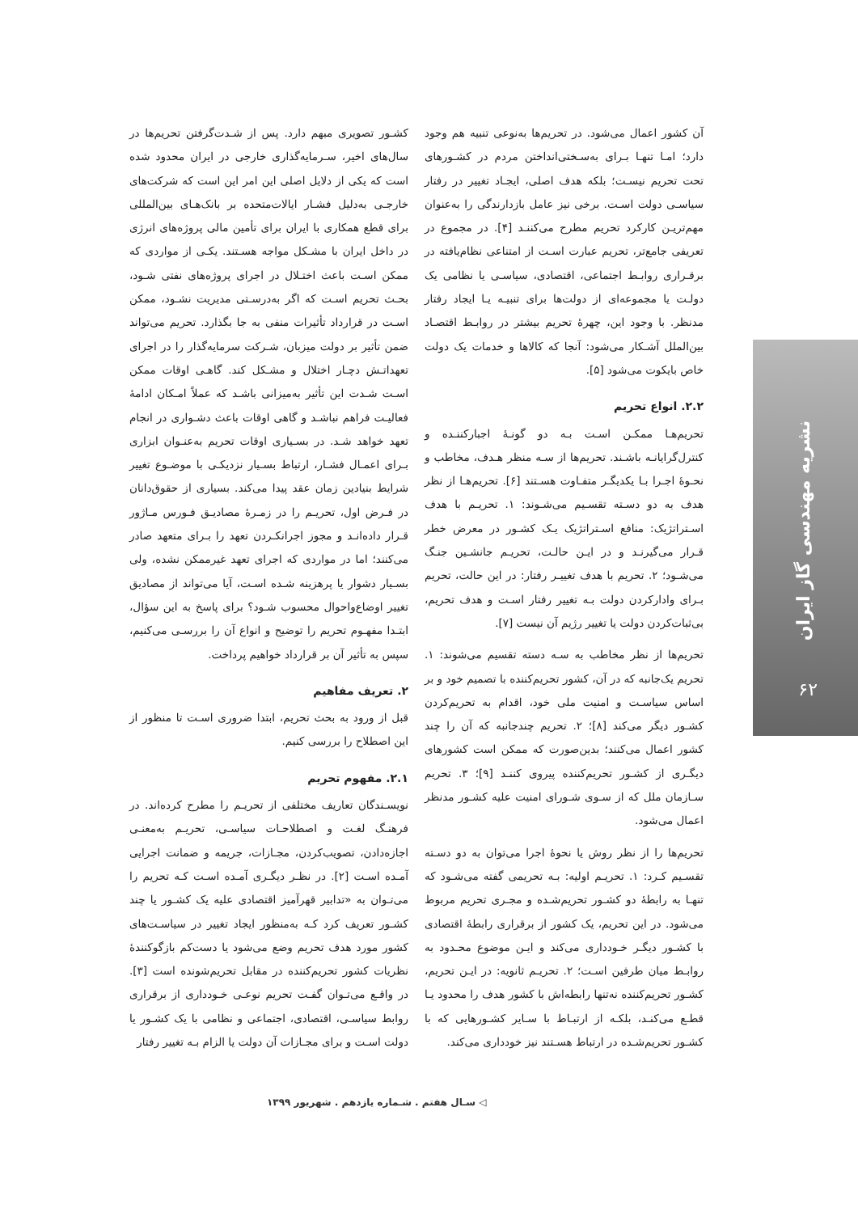نشریه مهندسی گاز ایران
۶۲
کشـور تصویری مبهم دارد. پس از شـدت‌گرفتن تحریم‌ها در سال‌های اخیر، سـرمایه‌گذاری خارجی در ایران محدود شده است که یکی از دلایل اصلی این امر این است که شرکت‌های خارجـی به‌دلیل فشـار ایالات‌متحده بر بانک‌هـای بین‌المللی برای قطع همکاری با ایران برای تأمین مالی پروژه‌های انرژی در داخل ایران با مشـکل مواجه هسـتند. یکـی از مواردی که ممکن اسـت باعث اختـلال در اجرای پروژه‌های نفتی شـود، بحـث تحریم اسـت که اگر به‌درسـتی مدیریت نشـود، ممکن اسـت در قرارداد تأثیرات منفی به جا بگذارد. تحریم می‌تواند ضمن تأثیر بر دولت میزبان، شـرکت سرمایه‌گذار را در اجرای تعهداتـش دچـار اختلال و مشـکل کند. گاهـی اوقات ممکن اسـت شـدت این تأثیر به‌میزانی باشـد که عملاً امـکان ادامهٔ فعالیـت فراهم نباشـد و گاهی اوقات باعث دشـواری در انجام تعهد خواهد شـد. در بسـیاری اوقات تحریم به‌عنـوان ابزاری بـرای اعمـال فشـار، ارتباط بسـیار نزدیکـی با موضـوع تغییر شرایط بنیادین زمان عقد پیدا می‌کند. بسیاری از حقوق‌دانان در فـرض اول، تحریـم را در زمـرهٔ مصادیـق فـورس مـاژور قـرار داده‌انـد و مجوز اجرانکـردن تعهد را بـرای متعهد صادر می‌کنند؛ اما در مواردی که اجرای تعهد غیرممکن نشده، ولی بسـیار دشوار یا پرهزینه شـده اسـت، آیا می‌تواند از مصادیق تغییر اوضاع‌واحوال محسوب شـود؟ برای پاسخ به این سؤال، ابتـدا مفهـوم تحریم را توضیح و انواع آن را بررسـی می‌کنیم، سپس به تأثیر آن بر قرارداد خواهیم پرداخت.
۲. تعریف مفاهیم
قبل از ورود به بحث تحریم، ابتدا ضروری اسـت تا منظور از این اصطلاح را بررسی کنیم.
۲.۱. مفهوم تحریم
نویسـندگان تعاریف مختلفی از تحریـم را مطرح کرده‌اند. در فرهنـگ لغـت و اصطلاحـات سیاسـی، تحریـم به‌معنـی اجازه‌دادن، تصویب‌کردن، مجـازات، جریمه و ضمانت اجرایی آمـده اسـت [۲]. در نظـر دیگـری آمـده اسـت کـه تحریم را می‌تـوان به «تدابیر قهرآمیز اقتصادی علیه یک کشـور یا چند کشـور تعریف کرد کـه به‌منظور ایجاد تغییر در سیاسـت‌های کشور مورد هدف تحریم وضع می‌شود یا دست‌کم بازگوکنندهٔ نظریات کشور تحریم‌کننده در مقابل تحریم‌شونده است [۳]. در واقـع می‌تـوان گفـت تحریم نوعـی خـودداری از برقراری روابط سیاسـی، اقتصادی، اجتماعی و نظامی با یک کشـور یا دولت اسـت و برای مجـازات آن دولت یا الزام بـه تغییر رفتار
آن کشور اعمال می‌شود. در تحریم‌ها به‌نوعی تنبیه هم وجود دارد؛ امـا تنهـا بـرای به‌سـختی‌انداختن مردم در کشـورهای تحت تحریم نیسـت؛ بلکه هدف اصلی، ایجـاد تغییر در رفتار سیاسـی دولت اسـت. برخی نیز عامل بازدارندگی را به‌عنوان مهم‌تریـن کارکرد تحریم مطرح می‌کننـد [۴]. در مجموع در تعریفی جامع‌تر، تحریم عبارت اسـت از امتناعی نظام‌یافته در برقـراری روابـط اجتماعی، اقتصادی، سیاسـی یا نظامی یک دولـت یا مجموعه‌ای از دولت‌ها برای تنبیـه یـا ایجاد رفتار مدنظر. با وجود این، چهرهٔ تحریم بیشتر در روابـط اقتصـاد بین‌الملل آشـکار می‌شود: آنجا که کالاها و خدمات یک دولت خاص بایکوت می‌شود [۵].
۲.۲. انواع تحریم
تحریم‌هـا ممکـن اسـت بـه دو گونـهٔ اجبارکننـده و کنترل‌گرایانـه باشـند. تحریم‌ها از سـه منظر هـدف، مخاطب و نحـوهٔ اجـرا بـا یکدیگـر متفـاوت هسـتند [۶]. تحریم‌هـا از نظر هدف به دو دسـته تقسـیم می‌شـوند: ۱. تحریـم با هدف اسـتراتژیک: منافع اسـتراتژیک یـک کشـور در معرض خطر قـرار می‌گیرنـد و در ایـن حالـت، تحریـم جانشـین جنـگ می‌شـود؛ ۲. تحریم با هدف تغییـر رفتار: در این حالت، تحریم بـرای وادارکردن دولت بـه تغییر رفتار اسـت و هدف تحریم، بی‌ثبات‌کردن دولت یا تغییر رژیم آن نیست [۷].
تحریم‌ها از نظر مخاطب به سـه دسته تقسیم می‌شوند: ۱. تحریم یک‌جانبه که در آن، کشور تحریم‌کننده با تصمیم خود و بر اساس سیاسـت و امنیت ملی خود، اقدام به تحریم‌کردن کشـور دیگر می‌کند [۸]؛ ۲. تحریم چندجانبه که آن را چند کشور اعمال می‌کنند؛ بدین‌صورت که ممکن است کشورهای دیگـری از کشـور تحریم‌کننده پیروی کننـد [۹]؛ ۳. تحریم سـازمان ملل که از سـوی شـورای امنیت علیه کشـور مدنظر اعمال می‌شود.
تحریم‌ها را از نظر روش یا نحوهٔ اجرا می‌توان به دو دسـته تقسـیم کـرد: ۱. تحریـم اولیه: بـه تحریمی گفته می‌شـود که تنهـا به رابطهٔ دو کشـور تحریم‌شـده و مجـری تحریم مربوط می‌شود. در این تحریم، یک کشور از برقراری رابطهٔ اقتصادی با کشـور دیگـر خـودداری می‌کند و ایـن موضوع محـدود به روابـط میان طرفین اسـت؛ ۲. تحریـم ثانویه: در ایـن تحریم، کشـور تحریم‌کننده نه‌تنها رابطه‌اش با کشور هدف را محدود یـا قطـع می‌کنـد، بلکـه از ارتبـاط با سـایر کشـورهایی که با کشـور تحریم‌شـده در ارتباط هسـتند نیز خودداری می‌کند.
◁ سـال هفتم . شـماره یازدهم . شهریور ۱۳۹۹